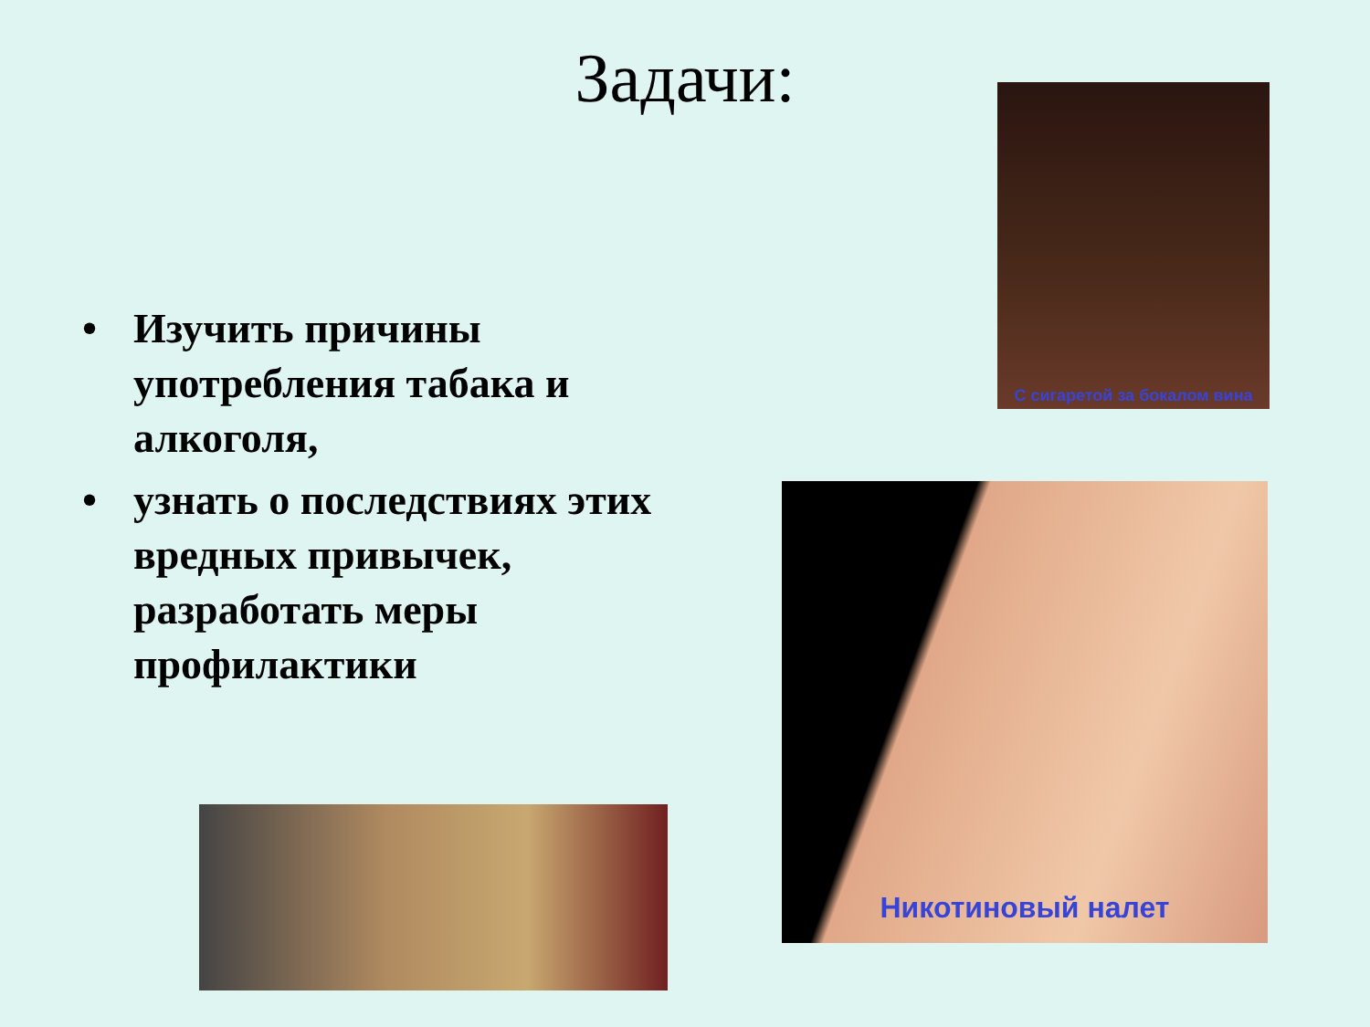Задачи:
• Изучить причины употребления табака и алкоголя,
• узнать о последствиях этих вредных привычек, разработать меры профилактики
С сигаретой за бокалом вина
Никотиновый налет